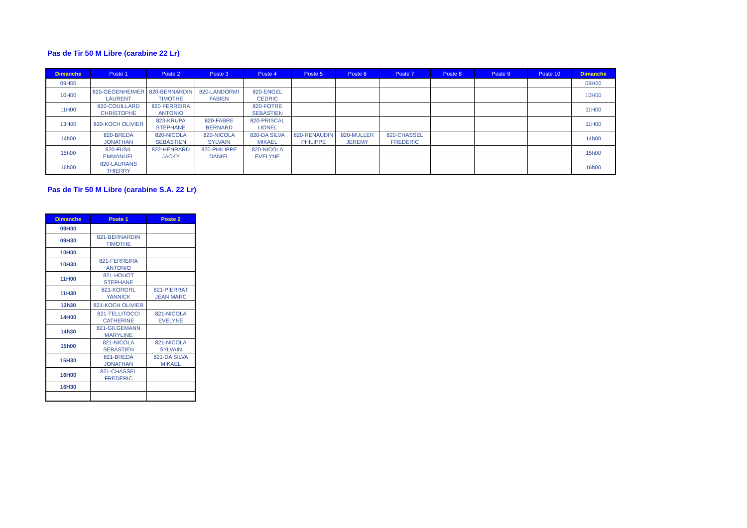Pas de Tir 50 M Libre (carabine 22 Lr)
| Dimanche | Poste 1 | Poste 2 | Poste 3 | Poste 4 | Poste 5 | Poste 6 | Poste 7 | Poste 8 | Poste 9 | Poste 10 | Dimanche |
| --- | --- | --- | --- | --- | --- | --- | --- | --- | --- | --- | --- |
| 09H00 | | | | | | | | | | | 09H00 |
| 10H00 | 820-GEGENHEIMER LAURENT | 820-BERNARDIN TIMOTHE | 820-LANDORMI FABIEN | 820-ENGEL CEDRIC | | | | | | | 10H00 |
| 11H00 | 820-COUILLARD CHRISTOPHE | 820-FERREIRA ANTONIO | | 820-FOTRE SEBASTIEN | | | | | | | 11H00 |
| 13H00 | 820-KOCH OLIVIER | 823-KRUPA STEPHANE | 820-FABRE BERNARD | 820-PRISCAL LIONEL | | | | | | | 11H00 |
| 14h00 | 820-BREDA JONATHAN | 820-NICOLA SEBASTIEN | 820-NICOLA SYLVAIN | 820-DA SILVA MIKAEL | 820-RENAUDIN PHILIPPE | 820-MULLER JEREMY | 820-CHASSEL FREDERIC | | | | 14h00 |
| 15h00 | 820-FUSIL EMMANUEL | 822-HENRARD JACKY | 820-PHILIPPE DANIEL | 820-NICOLA EVELYNE | | | | | | | 15h00 |
| 16h00 | 820-LAURANS THIERRY | | | | | | | | | | 16h00 |
Pas de Tir 50 M Libre (carabine S.A. 22 Lr)
| Dimanche | Poste 1 | Poste 2 |
| --- | --- | --- |
| 09H00 | | |
| 09H30 | 821-BERNARDIN TIMOTHE | |
| 10H00 | | |
| 10H30 | 821-FERREIRA ANTONIO | |
| 11H00 | 821-HOUOT STEPHANE | |
| 11H30 | 821-KORGRL YANNICK | 821-PIERRAT JEAN MARC |
| 13h30 | 821-KOCH OLIVIER | |
| 14H00 | 821-TELLITOCCI CATHERINE | 821-NICOLA EVELYNE |
| 14h30 | 821-GILGEMANN MARYLINE | |
| 15h00 | 821-NICOLA SEBASTIEN | 821-NICOLA SYLVAIN |
| 15H30 | 821-BREDA JONATHAN | 821-DA SILVA MIKAEL |
| 16H00 | 821-CHASSEL FREDERIC | |
| 16H30 | | |